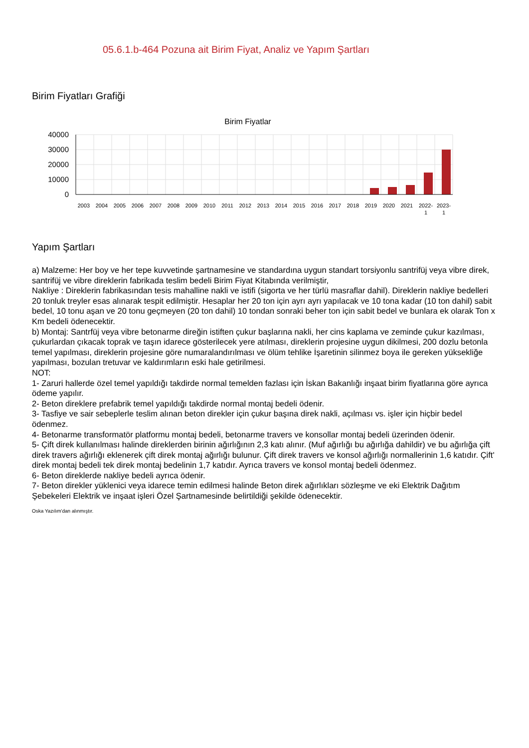05.6.1.b-464 Pozuna ait Birim Fiyat, Analiz ve Yapım Şartları
Birim Fiyatları Grafiği
Birim Fiyatlar
40000
30000
20000
10000
0
2003
2004
2005
2006
2007
2008
2009
2010
2011
2012
2013
2014
2015
2016
2017
2018
2019
2020
2021
2022-
1
2023-
1
Yapım Şartları
a) Malzeme: Her boy ve her tepe kuvvetinde şartnamesine ve standardına uygun standart torsiyonlu santrifüj veya vibre direk, santrifüj ve vibre direklerin fabrikada teslim bedeli Birim Fiyat Kitabında verilmiştir,
Nakliye : Direklerin fabrikasından tesis mahalline nakli ve istifi (sigorta ve her türlü masraflar dahil). Direklerin nakliye bedelleri 20 tonluk treyler esas alınarak tespit edilmiştir. Hesaplar her 20 ton için ayrı ayrı yapılacak ve 10 tona kadar (10 ton dahil) sabit bedel, 10 tonu aşan ve 20 tonu geçmeyen (20 ton dahil) 10 tondan sonraki beher ton için sabit bedel ve bunlara ek olarak Ton x Km bedeli ödenecektir.
b) Montaj: Santrfüj veya vibre betonarme direğin istiften çukur başlarına nakli, her cins kaplama ve zeminde çukur kazılması, çukurlardan çıkacak toprak ve taşın idarece gösterilecek yere atılması, direklerin projesine uygun dikilmesi, 200 dozlu betonla temel yapılması, direklerin projesine göre numaralandırılması ve ölüm tehlike İşaretinin silinmez boya ile gereken yüksekliğe yapılması, bozulan tretuvar ve kaldırımların eski hale getirilmesi.
NOT:
1- Zaruri hallerde özel temel yapıldığı takdirde normal temelden fazlası için İskan Bakanlığı inşaat birim fiyatlarına göre ayrıca ödeme yapılır.
2- Beton direklere prefabrik temel yapıldığı takdirde normal montaj bedeli ödenir.
3- Tasfiye ve sair sebeplerle teslim alınan beton direkler için çukur başına direk nakli, açılması vs. işler için hiçbir bedel ödenmez.
4- Betonarme transformatör platformu montaj bedeli, betonarme travers ve konsollar montaj bedeli üzerinden ödenir.
5- Çift direk kullanılması halinde direklerden birinin ağırlığının 2,3 katı alınır. (Muf ağırlığı bu ağırlığa dahildir) ve bu ağırlığa çift direk travers ağırlığı eklenerek çift direk montaj ağırlığı bulunur. Çift direk travers ve konsol ağırlığı normallerinin 1,6 katıdır. Çift' direk montaj bedeli tek direk montaj bedelinin 1,7 katıdır. Ayrıca travers ve konsol montaj bedeli ödenmez.
6- Beton direklerde nakliye bedeli ayrıca ödenir.
7- Beton direkler yüklenici veya idarece temin edilmesi halinde Beton direk ağırlıkları sözleşme ve eki Elektrik Dağıtım Şebekeleri Elektrik ve inşaat işleri Özel Şartnamesinde belirtildiği şekilde ödenecektir.
Oska Yazılım'dan alınmıştır.